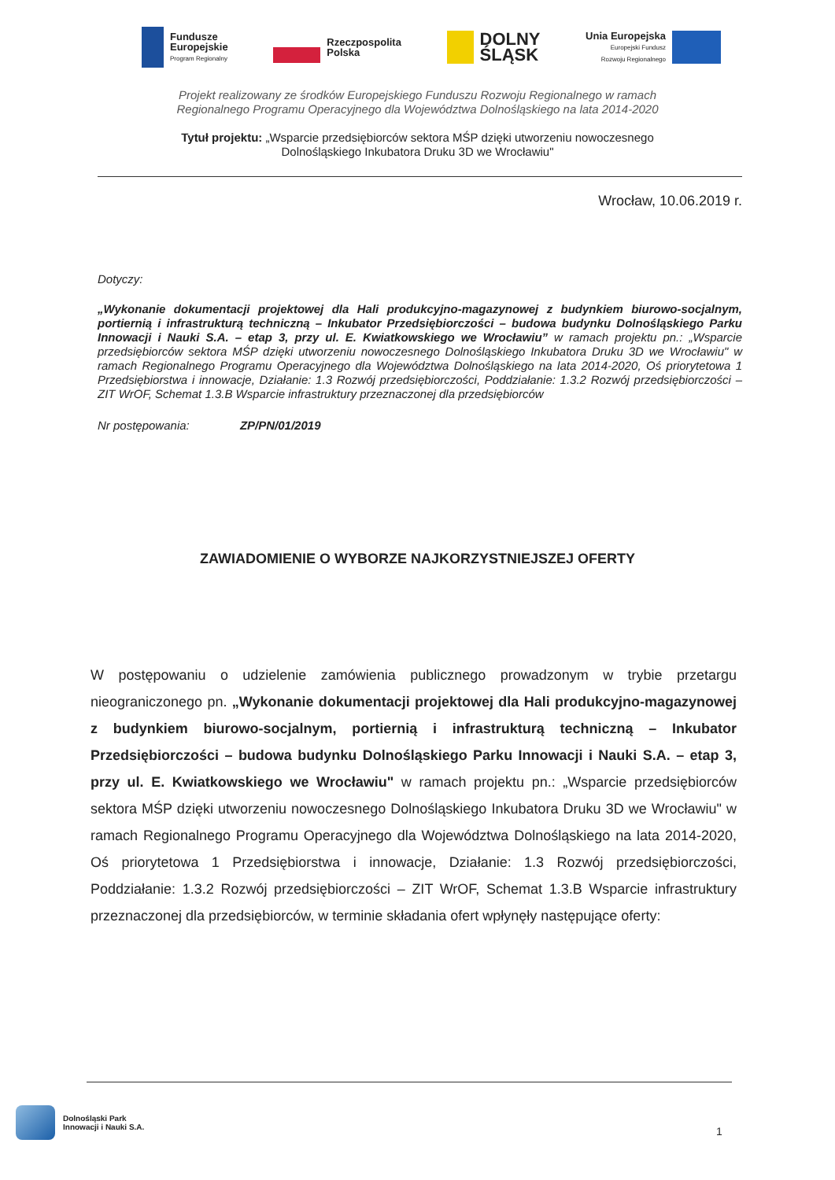Fundusze
Europejskie
Program Regionalny
Rzeczpospolita
Polska
DOLNY
ŚLĄSK
Unia Europejska
Europejski Fundusz
Rozwoju Regionalnego
Projekt realizowany ze środków Europejskiego Funduszu Rozwoju Regionalnego w ramach
Regionalnego Programu Operacyjnego dla Województwa Dolnośląskiego na lata 2014-2020
Tytuł projektu: „Wsparcie przedsiębiorców sektora MŚP dzięki utworzeniu nowoczesnego
Dolnośląskiego Inkubatora Druku 3D we Wrocławiu"
Wrocław, 10.06.2019 r.
Dotyczy:
„Wykonanie dokumentacji projektowej dla Hali produkcyjno-magazynowej z budynkiem biurowo-socjalnym, portiernią i infrastrukturą techniczną – Inkubator Przedsiębiorczości – budowa budynku Dolnośląskiego Parku Innowacji i Nauki S.A. – etap 3, przy ul. E. Kwiatkowskiego we Wrocławiu” w ramach projektu pn.: „Wsparcie przedsiębiorców sektora MŚP dzięki utworzeniu nowoczesnego Dolnośląskiego Inkubatora Druku 3D we Wrocławiu" w ramach Regionalnego Programu Operacyjnego dla Województwa Dolnośląskiego na lata 2014-2020, Oś priorytetowa 1 Przedsiębiorstwa i innowacje, Działanie: 1.3 Rozwój przedsiębiorczości, Poddziałanie: 1.3.2 Rozwój przedsiębiorczości – ZIT WrOF, Schemat 1.3.B Wsparcie infrastruktury przeznaczonej dla przedsiębiorców
Nr postępowania: ZP/PN/01/2019
ZAWIADOMIENIE O WYBORZE NAJKORZYSTNIEJSZEJ OFERTY
W postępowaniu o udzielenie zamówienia publicznego prowadzonym w trybie przetargu nieograniczonego pn. „Wykonanie dokumentacji projektowej dla Hali produkcyjno-magazynowej z budynkiem biurowo-socjalnym, portiernią i infrastrukturą techniczną – Inkubator Przedsiębiorczości – budowa budynku Dolnośląskiego Parku Innowacji i Nauki S.A. – etap 3, przy ul. E. Kwiatkowskiego we Wrocławiu" w ramach projektu pn.: „Wsparcie przedsiębiorców sektora MŚP dzięki utworzeniu nowoczesnego Dolnośląskiego Inkubatora Druku 3D we Wrocławiu" w ramach Regionalnego Programu Operacyjnego dla Województwa Dolnośląskiego na lata 2014-2020, Oś priorytetowa 1 Przedsiębiorstwa i innowacje, Działanie: 1.3 Rozwój przedsiębiorczości, Poddziałanie: 1.3.2 Rozwój przedsiębiorczości – ZIT WrOF, Schemat 1.3.B Wsparcie infrastruktury przeznaczonej dla przedsiębiorców, w terminie składania ofert wpłynęły następujące oferty:
Dolnośląski Park
Innowacji i Nauki S.A.
1